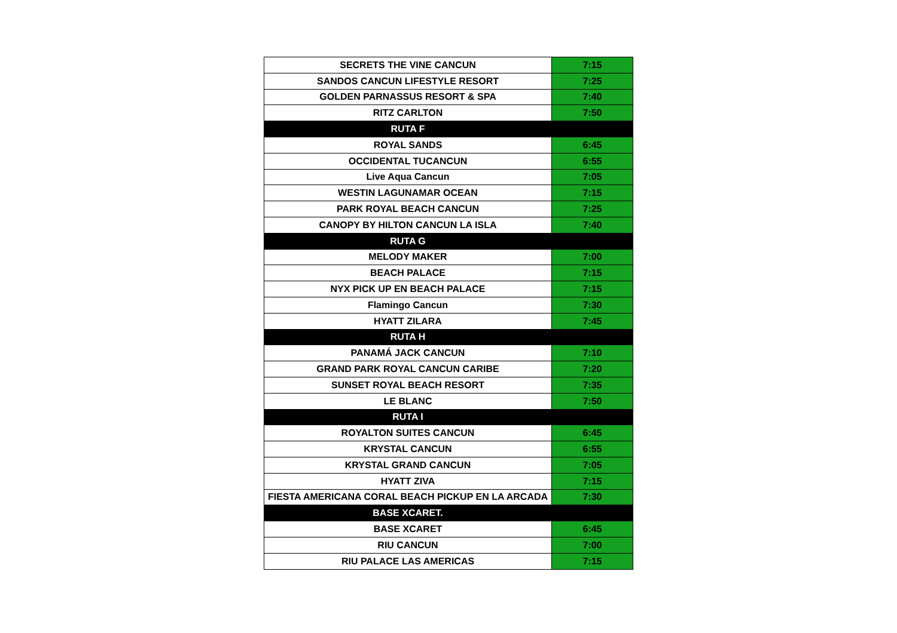| SECRETS THE VINE CANCUN | 7:15 |
| SANDOS CANCUN LIFESTYLE RESORT | 7:25 |
| GOLDEN PARNASSUS RESORT & SPA | 7:40 |
| RITZ CARLTON | 7:50 |
| RUTA F | |
| ROYAL SANDS | 6:45 |
| OCCIDENTAL TUCANCUN | 6:55 |
| Live Aqua Cancun | 7:05 |
| WESTIN LAGUNAMAR OCEAN | 7:15 |
| PARK ROYAL BEACH CANCUN | 7:25 |
| CANOPY BY HILTON CANCUN LA ISLA | 7:40 |
| RUTA G | |
| MELODY MAKER | 7:00 |
| BEACH PALACE | 7:15 |
| NYX PICK UP EN BEACH PALACE | 7:15 |
| Flamingo Cancun | 7:30 |
| HYATT ZILARA | 7:45 |
| RUTA H | |
| PANAMÁ JACK CANCUN | 7:10 |
| GRAND PARK ROYAL CANCUN CARIBE | 7:20 |
| SUNSET ROYAL BEACH RESORT | 7:35 |
| LE BLANC | 7:50 |
| RUTA I | |
| ROYALTON SUITES CANCUN | 6:45 |
| KRYSTAL CANCUN | 6:55 |
| KRYSTAL GRAND CANCUN | 7:05 |
| HYATT ZIVA | 7:15 |
| FIESTA AMERICANA CORAL BEACH PICKUP EN LA ARCADA | 7:30 |
| BASE XCARET. | |
| BASE XCARET | 6:45 |
| RIU CANCUN | 7:00 |
| RIU PALACE LAS AMERICAS | 7:15 |